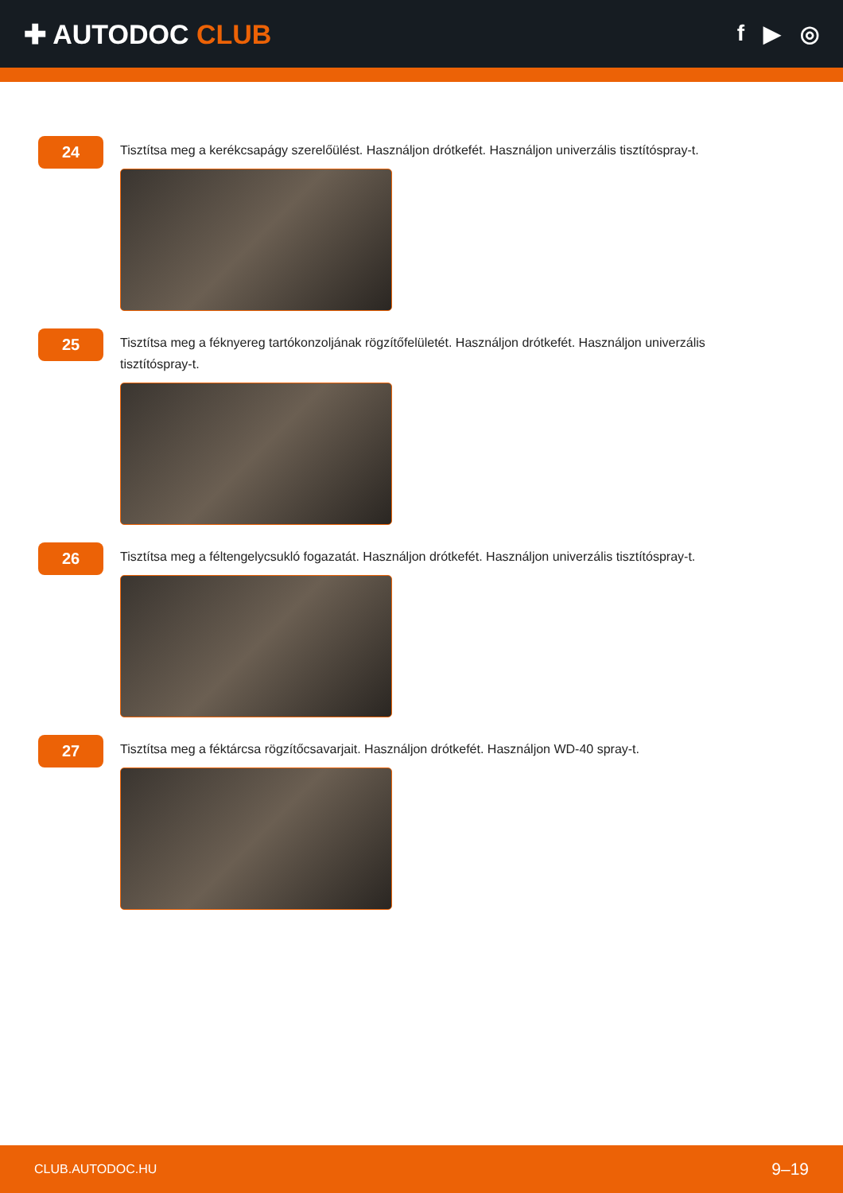✚ AUTODOC CLUB
f ▶ ◎
24
Tisztítsa meg a kerékcsapágy szerelőülést. Használjon drótkefét. Használjon univerzális tisztítóspray-t.
25
Tisztítsa meg a féknyereg tartókonzoljának rögzítőfelületét. Használjon drótkefét. Használjon univerzális tisztítóspray-t.
26
Tisztítsa meg a féltengelycsukló fogazatát. Használjon drótkefét. Használjon univerzális tisztítóspray-t.
27
Tisztítsa meg a féktárcsa rögzítőcsavarjait. Használjon drótkefét. Használjon WD-40 spray-t.
CLUB.AUTODOC.HU 9–19